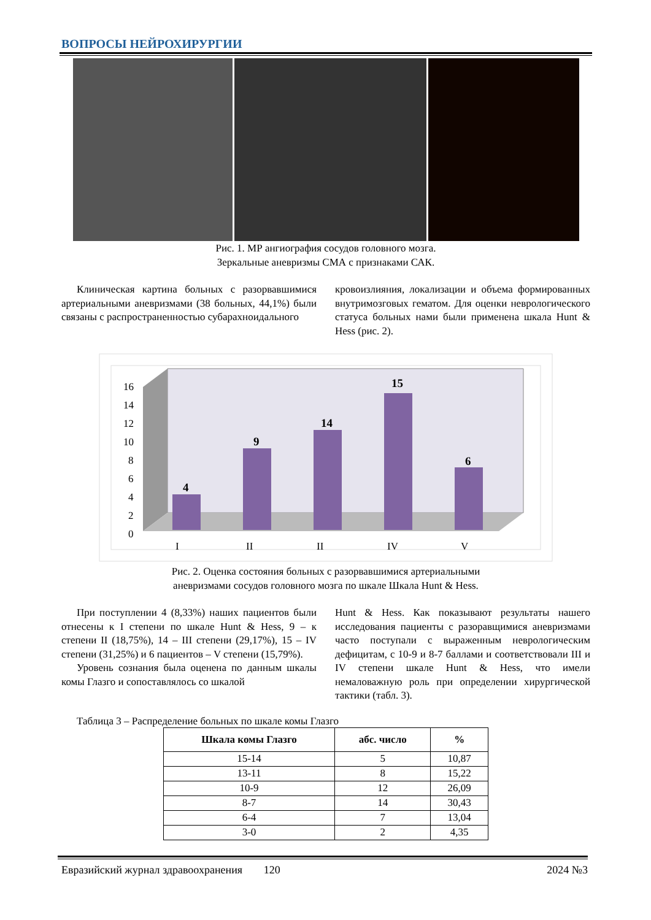ВОПРОСЫ НЕЙРОХИРУРГИИ
Рис. 1. МР ангиография сосудов головного мозга.
Зеркальные аневризмы СМА с признаками САК.
Клиническая картина больных с разорвавшимися артериальными аневризмами (38 больных, 44,1%) были связаны с распространенностью субарахноидального
кровоизлияния, локализации и объема формированных внутримозговых гематом. Для оценки неврологического статуса больных нами были применена шкала Hunt & Hess (рис. 2).
16
14
12
10
8
6
4
2
0
I
II
II
IV
V
4
9
14
15
6
Рис. 2. Оценка состояния больных с разорвавшимися артериальными
аневризмами сосудов головного мозга по шкале Шкала Hunt & Hess.
При поступлении 4 (8,33%) наших пациентов были отнесены к I степени по шкале Hunt & Hess, 9 – к степени II (18,75%), 14 – III степени (29,17%), 15 – IV степени (31,25%) и 6 пациентов – V степени (15,79%).
Уровень сознания была оценена по данным шкалы комы Глазго и сопоставлялось со шкалой
Hunt & Hess. Как показывают результаты нашего исследования пациенты с разоравщимися аневризмами часто поступали с выраженным неврологическим дефицитам, с 10-9 и 8-7 баллами и соответствовали III и IV степени шкале Hunt & Hess, что имели немаловажную роль при определении хирургической тактики (табл. 3).
Таблица 3 – Распределение больных по шкале комы Глазго
| Шкала комы Глазго | абс. число | % |
| --- | --- | --- |
| 15-14 | 5 | 10,87 |
| 13-11 | 8 | 15,22 |
| 10-9 | 12 | 26,09 |
| 8-7 | 14 | 30,43 |
| 6-4 | 7 | 13,04 |
| 3-0 | 2 | 4,35 |
Евразийский журнал здравоохранения 120 2024 №3